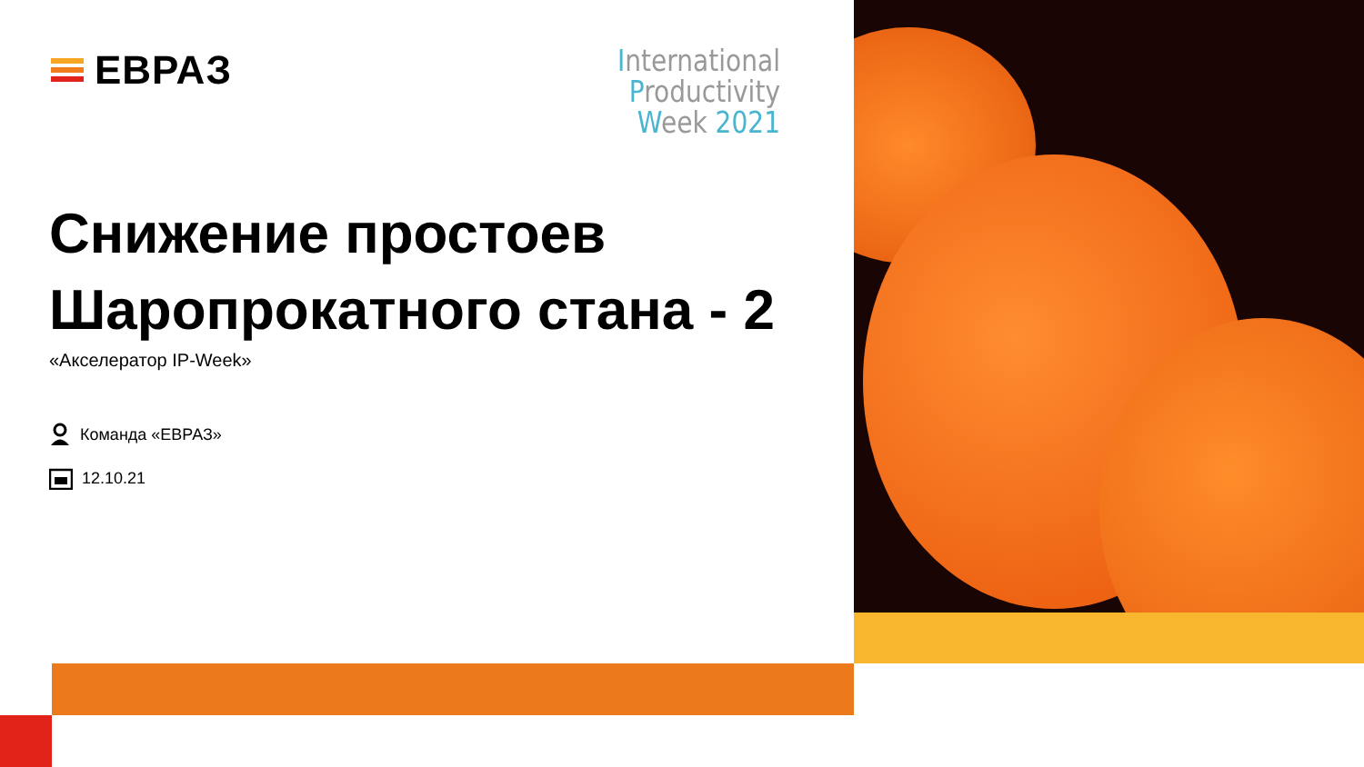ЕВРАЗ
International
Productivity
Week 2021
Снижение простоев
Шаропрокатного стана - 2
«Акселератор IP-Week»
Команда «ЕВРАЗ»
12.10.21